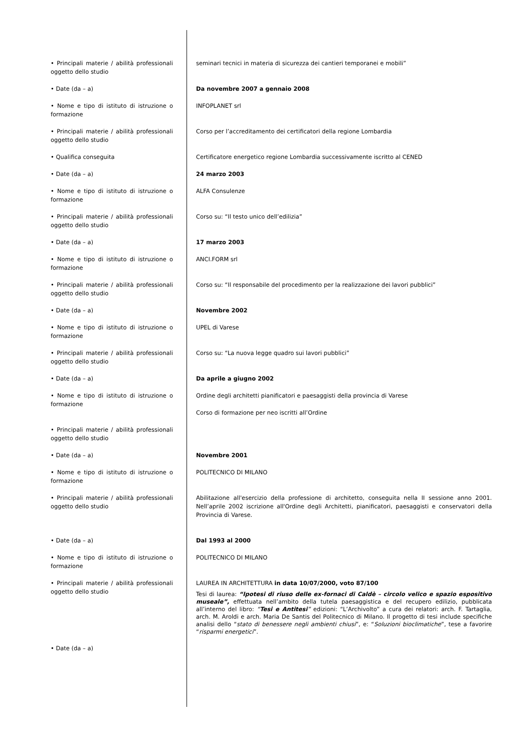| • Principali materie / abilità professionali oggetto dello studio | seminari tecnici in materia di sicurezza dei cantieri temporanei e mobili” |
| • Date (da – a) | Da novembre 2007 a gennaio 2008 |
| • Nome e tipo di istituto di istruzione o formazione | INFOPLANET srl |
| • Principali materie / abilità professionali oggetto dello studio | Corso per l’accreditamento dei certificatori della regione Lombardia |
| • Qualifica conseguita | Certificatore energetico regione Lombardia successivamente iscritto al CENED |
| • Date (da – a) | 24 marzo 2003 |
| • Nome e tipo di istituto di istruzione o formazione | ALFA Consulenze |
| • Principali materie / abilità professionali oggetto dello studio | Corso su: “Il testo unico dell’edilizia” |
| • Date (da – a) | 17 marzo 2003 |
| • Nome e tipo di istituto di istruzione o formazione | ANCI.FORM srl |
| • Principali materie / abilità professionali oggetto dello studio | Corso su: “Il responsabile del procedimento per la realizzazione dei lavori pubblici” |
| • Date (da – a) | Novembre 2002 |
| • Nome e tipo di istituto di istruzione o formazione | UPEL di Varese |
| • Principali materie / abilità professionali oggetto dello studio | Corso su: “La nuova legge quadro sui lavori pubblici” |
| • Date (da – a) | Da aprile a giugno 2002 |
| • Nome e tipo di istituto di istruzione o formazione | Ordine degli architetti pianificatori e paesaggisti della provincia di Varese Corso di formazione per neo iscritti all’Ordine |
| • Principali materie / abilità professionali oggetto dello studio | |
| • Date (da – a) | Novembre 2001 |
| • Nome e tipo di istituto di istruzione o formazione | POLITECNICO DI MILANO |
| • Principali materie / abilità professionali oggetto dello studio | Abilitazione all'esercizio della professione di architetto, conseguita nella II sessione anno 2001. Nell’aprile 2002 iscrizione all'Ordine degli Architetti, pianificatori, paesaggisti e conservatori della Provincia di Varese. |
| • Date (da – a) | Dal 1993 al 2000 |
| • Nome e tipo di istituto di istruzione o formazione | POLITECNICO DI MILANO |
| • Principali materie / abilità professionali oggetto dello studio | LAUREA IN ARCHITETTURA in data 10/07/2000, voto 87/100 Tesi di laurea: “Ipotesi di riuso delle ex-fornaci di Caldè – circolo velico e spazio espositivo museale”, effettuata nell’ambito della tutela paesaggistica e del recupero edilizio, pubblicata all’interno del libro: “ Tesi e Antitesi ” edizioni: “L’Archivolto” a cura dei relatori: arch. F. Tartaglia, arch. M. Aroldi e arch. Maria De Santis del Politecnico di Milano. Il progetto di tesi include specifiche analisi dello “ stato di benessere negli ambienti chiusi ”, e: “ Soluzioni bioclimatiche ”, tese a favorire “ risparmi energetici ”. |
| • Date (da – a) | |